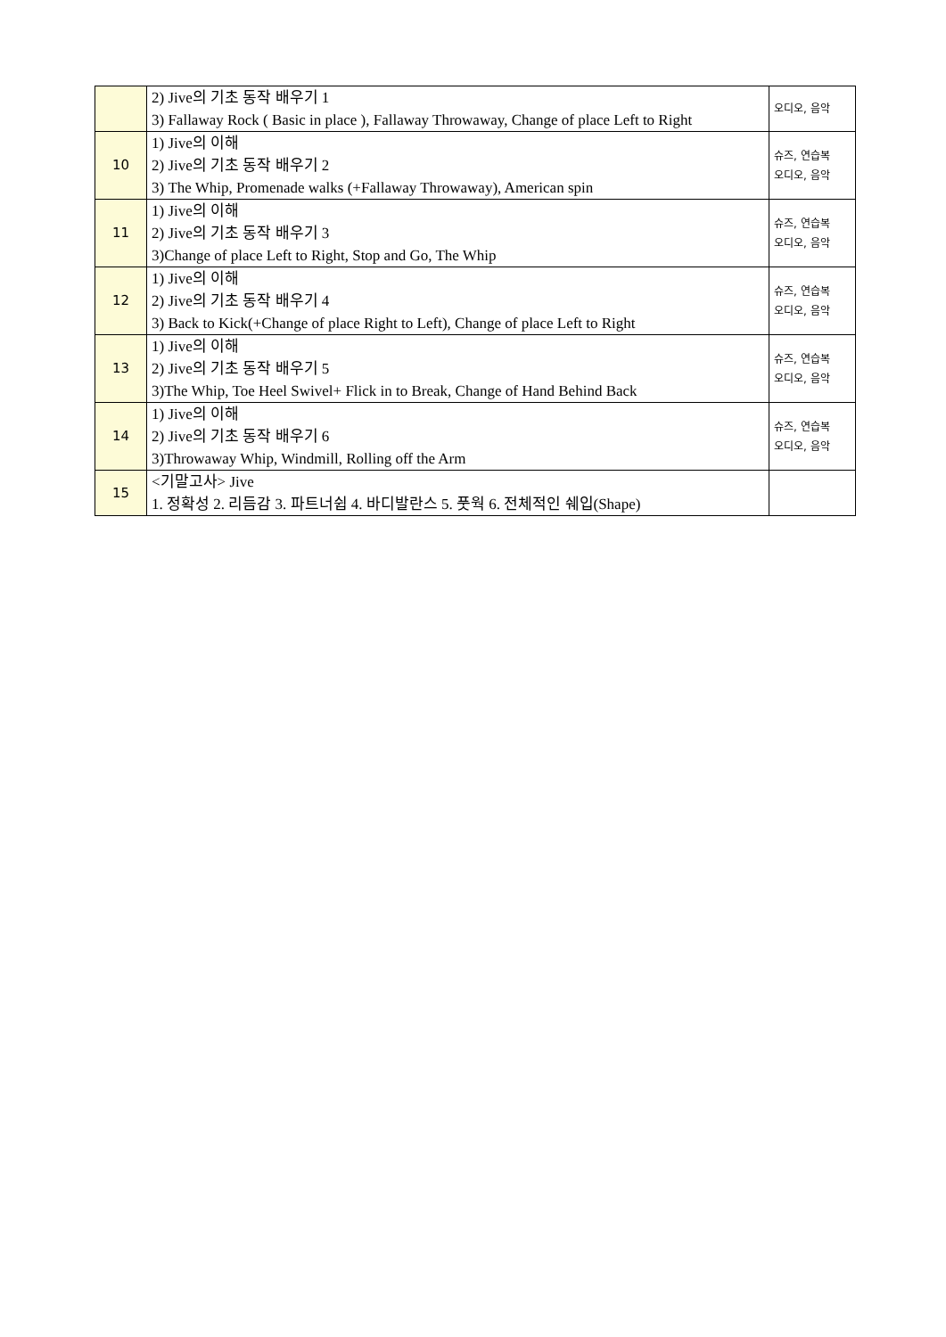| | 2) Jive의 기초 동작 배우기 1 3) Fallaway Rock ( Basic in place ), Fallaway Throwaway, Change of place Left to Right | 오디오, 음악 |
| 10 | 1) Jive의 이해 2) Jive의 기초 동작 배우기 2 3) The Whip, Promenade walks (+Fallaway Throwaway), American spin | 슈즈, 연습복 오디오, 음악 |
| 11 | 1) Jive의 이해 2) Jive의 기초 동작 배우기 3 3)Change of place Left to Right, Stop and Go, The Whip | 슈즈, 연습복 오디오, 음악 |
| 12 | 1) Jive의 이해 2) Jive의 기초 동작 배우기 4 3) Back to Kick(+Change of place Right to Left), Change of place Left to Right | 슈즈, 연습복 오디오, 음악 |
| 13 | 1) Jive의 이해 2) Jive의 기초 동작 배우기 5 3)The Whip, Toe Heel Swivel+ Flick in to Break, Change of Hand Behind Back | 슈즈, 연습복 오디오, 음악 |
| 14 | 1) Jive의 이해 2) Jive의 기초 동작 배우기 6 3)Throwaway Whip, Windmill, Rolling off the Arm | 슈즈, 연습복 오디오, 음악 |
| 15 | <기말고사> Jive 1. 정확성 2. 리듬감 3. 파트너쉽 4. 바디발란스 5. 풋웍 6. 전체적인 쉐입(Shape) | |